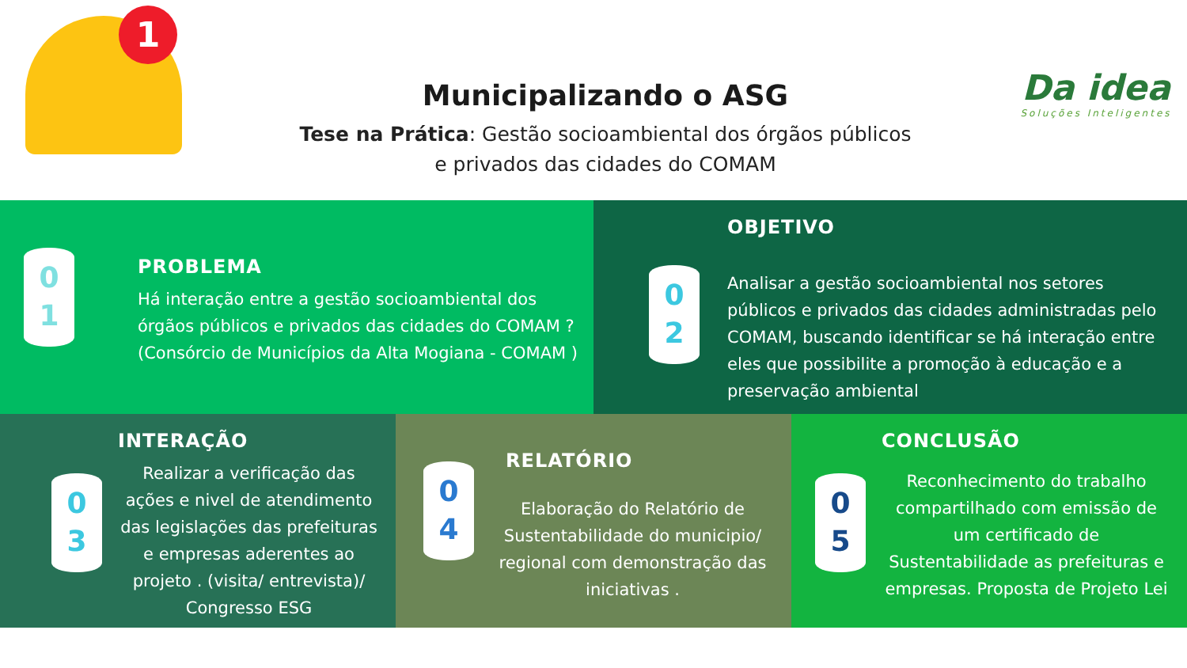1
Municipalizando o ASG
Tese na Prática: Gestão socioambiental dos órgãos públicos
e privados das cidades do COMAM
Da idea
Soluções Inteligentes
0
1
PROBLEMA
Há interação entre a gestão socioambiental dos órgãos públicos e privados das cidades do COMAM ? (Consórcio de Municípios da Alta Mogiana - COMAM )
0
2
OBJETIVO
Analisar a gestão socioambiental nos setores públicos e privados das cidades administradas pelo COMAM, buscando identificar se há interação entre eles que possibilite a promoção à educação e a preservação ambiental
0
3
INTERAÇÃO
Realizar a verificação das ações e nivel de atendimento das legislações das prefeituras e empresas aderentes ao projeto . (visita/ entrevista)/ Congresso ESG
0
4
RELATÓRIO
Elaboração do Relatório de Sustentabilidade do municipio/ regional com demonstração das iniciativas .
0
5
CONCLUSÃO
Reconhecimento do trabalho compartilhado com emissão de um certificado de Sustentabilidade as prefeituras e empresas. Proposta de Projeto Lei